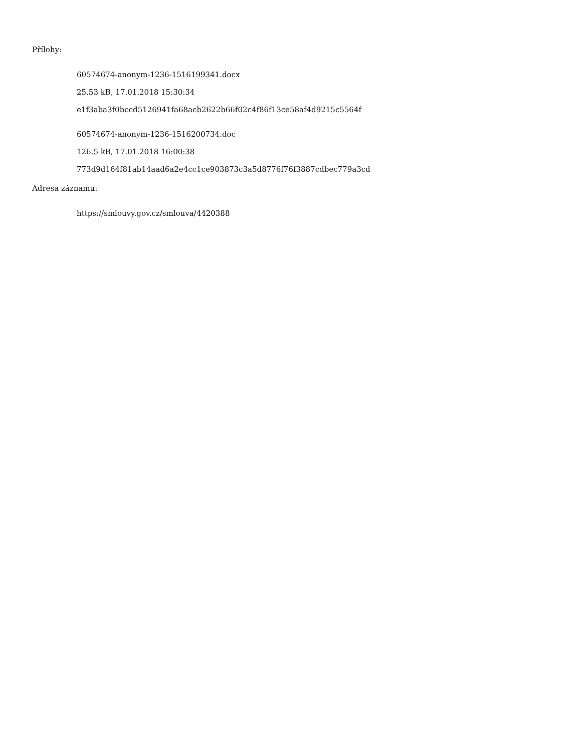Přílohy:
60574674-anonym-1236-1516199341.docx
25.53 kB, 17.01.2018 15:30:34
e1f3aba3f0bccd5126941fa68acb2622b66f02c4f86f13ce58af4d9215c5564f
60574674-anonym-1236-1516200734.doc
126.5 kB, 17.01.2018 16:00:38
773d9d164f81ab14aad6a2e4cc1ce903873c3a5d8776f76f3887cdbec779a3cd
Adresa záznamu:
https://smlouvy.gov.cz/smlouva/4420388